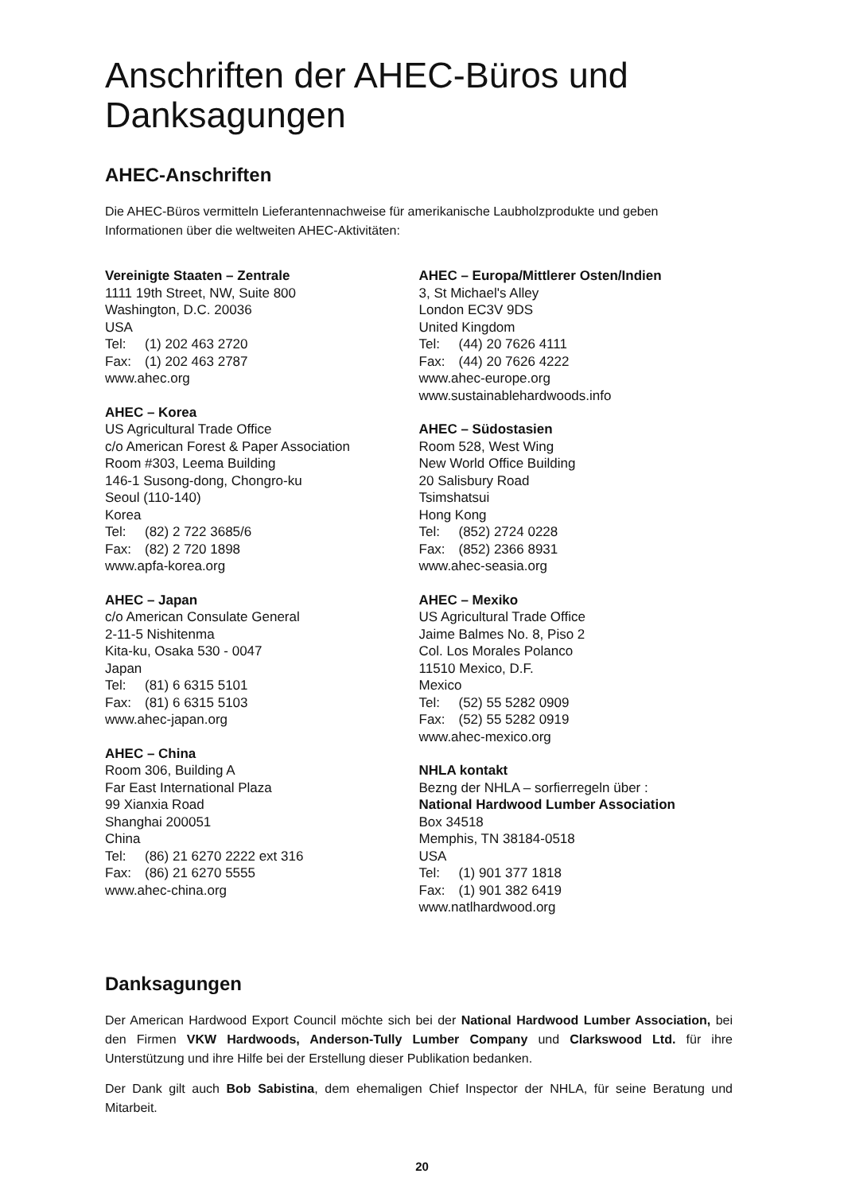Anschriften der AHEC-Büros und Danksagungen
AHEC-Anschriften
Die AHEC-Büros vermitteln Lieferantennachweise für amerikanische Laubholzprodukte und geben Informationen über die weltweiten AHEC-Aktivitäten:
Vereinigte Staaten – Zentrale
1111 19th Street, NW, Suite 800
Washington, D.C. 20036
USA
Tel: (1) 202 463 2720
Fax: (1) 202 463 2787
www.ahec.org
AHEC – Korea
US Agricultural Trade Office
c/o American Forest & Paper Association
Room #303, Leema Building
146-1 Susong-dong, Chongro-ku
Seoul (110-140)
Korea
Tel: (82) 2 722 3685/6
Fax: (82) 2 720 1898
www.apfa-korea.org
AHEC – Japan
c/o American Consulate General
2-11-5 Nishitenma
Kita-ku, Osaka 530 - 0047
Japan
Tel: (81) 6 6315 5101
Fax: (81) 6 6315 5103
www.ahec-japan.org
AHEC – China
Room 306, Building A
Far East International Plaza
99 Xianxia Road
Shanghai 200051
China
Tel: (86) 21 6270 2222 ext 316
Fax: (86) 21 6270 5555
www.ahec-china.org
AHEC – Europa/Mittlerer Osten/Indien
3, St Michael's Alley
London EC3V 9DS
United Kingdom
Tel: (44) 20 7626 4111
Fax: (44) 20 7626 4222
www.ahec-europe.org
www.sustainablehardwoods.info
AHEC – Südostasien
Room 528, West Wing
New World Office Building
20 Salisbury Road
Tsimshatsui
Hong Kong
Tel: (852) 2724 0228
Fax: (852) 2366 8931
www.ahec-seasia.org
AHEC – Mexiko
US Agricultural Trade Office
Jaime Balmes No. 8, Piso 2
Col. Los Morales Polanco
11510 Mexico, D.F.
Mexico
Tel: (52) 55 5282 0909
Fax: (52) 55 5282 0919
www.ahec-mexico.org
NHLA kontakt
Bezng der NHLA – sorfierregeln über :
National Hardwood Lumber Association
Box 34518
Memphis, TN 38184-0518
USA
Tel: (1) 901 377 1818
Fax: (1) 901 382 6419
www.natlhardwood.org
Danksagungen
Der American Hardwood Export Council möchte sich bei der National Hardwood Lumber Association, bei den Firmen VKW Hardwoods, Anderson-Tully Lumber Company und Clarkswood Ltd. für ihre Unterstützung und ihre Hilfe bei der Erstellung dieser Publikation bedanken.
Der Dank gilt auch Bob Sabistina, dem ehemaligen Chief Inspector der NHLA, für seine Beratung und Mitarbeit.
20